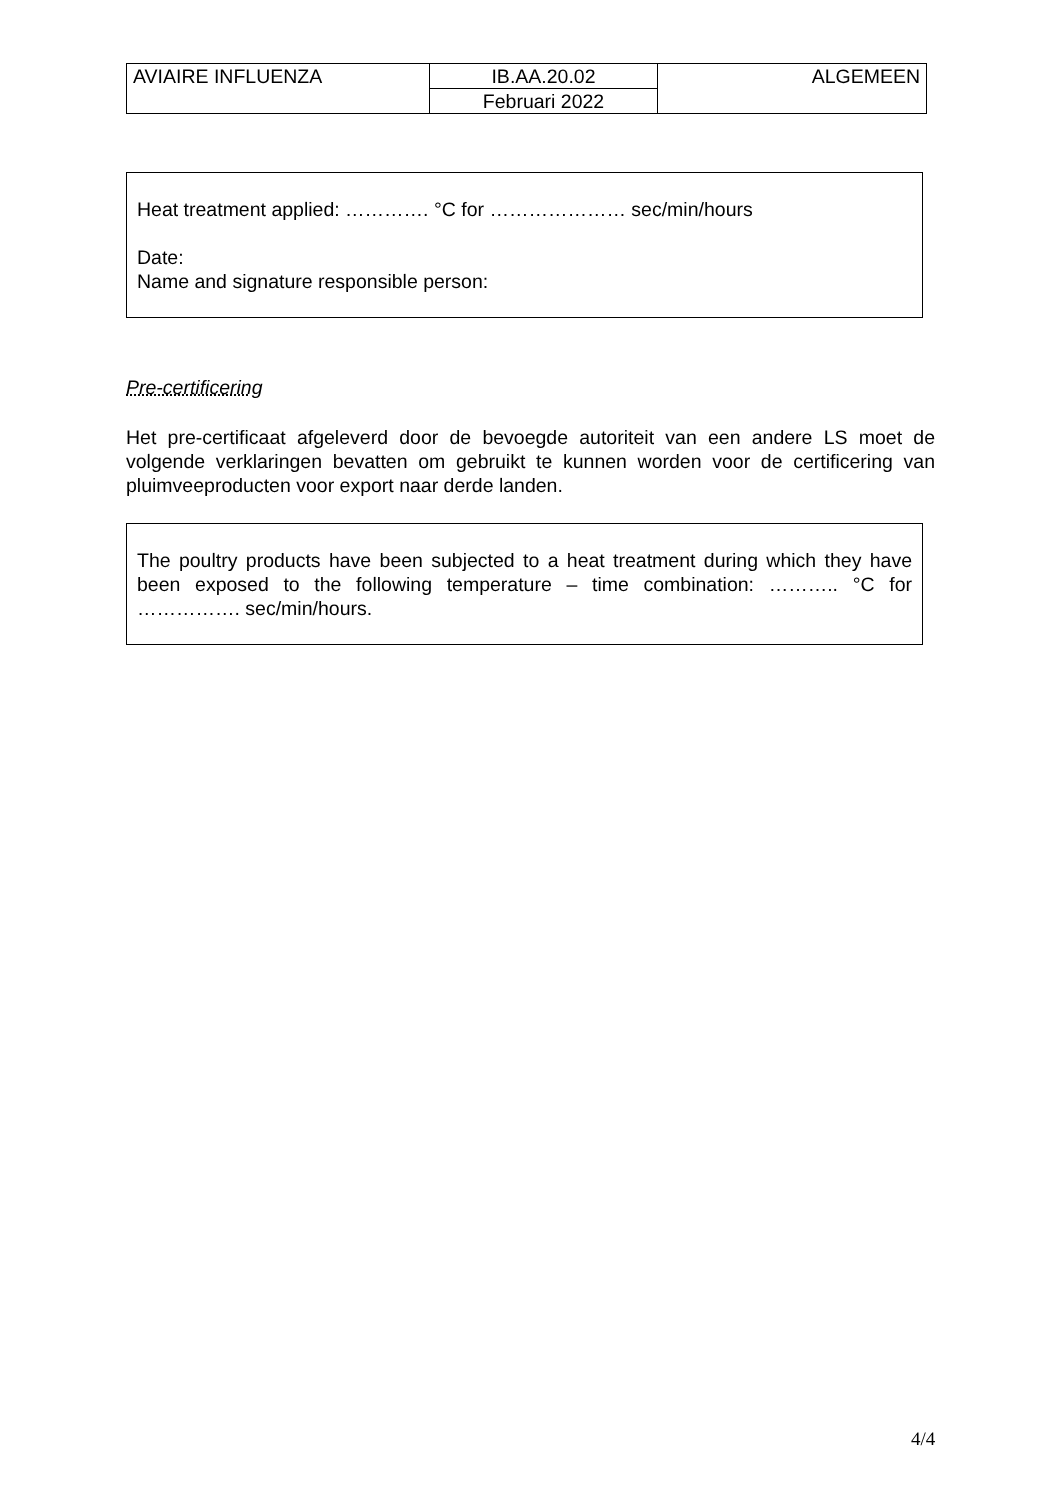| AVIAIRE INFLUENZA | IB.AA.20.02 | ALGEMEEN |
| | Februari 2022 | |
Heat treatment applied: …………. °C for ………………… sec/min/hours
Date:
Name and signature responsible person:
Pre-certificering
Het pre-certificaat afgeleverd door de bevoegde autoriteit van een andere LS moet de volgende verklaringen bevatten om gebruikt te kunnen worden voor de certificering van pluimveeproducten voor export naar derde landen.
The poultry products have been subjected to a heat treatment during which they have been exposed to the following temperature – time combination: ……….. °C for ……………. sec/min/hours.
4/4